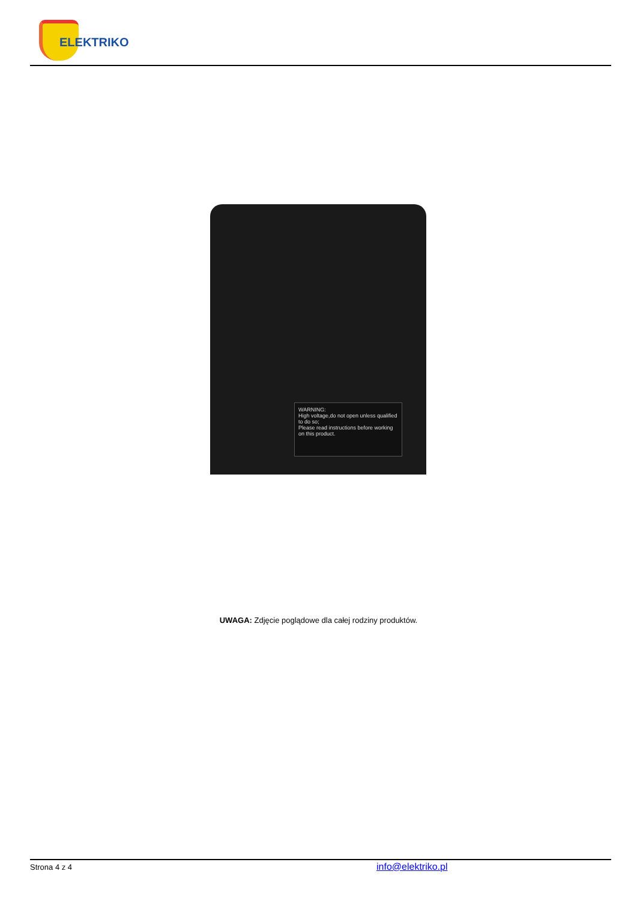ELEKTRIKO
WARNING:
High voltage,do not open unless qualified to do so;
Please read instructions before working on this product.
UWAGA: Zdjęcie poglądowe dla całej rodziny produktów.
Strona 4 z 4 info@elektriko.pl